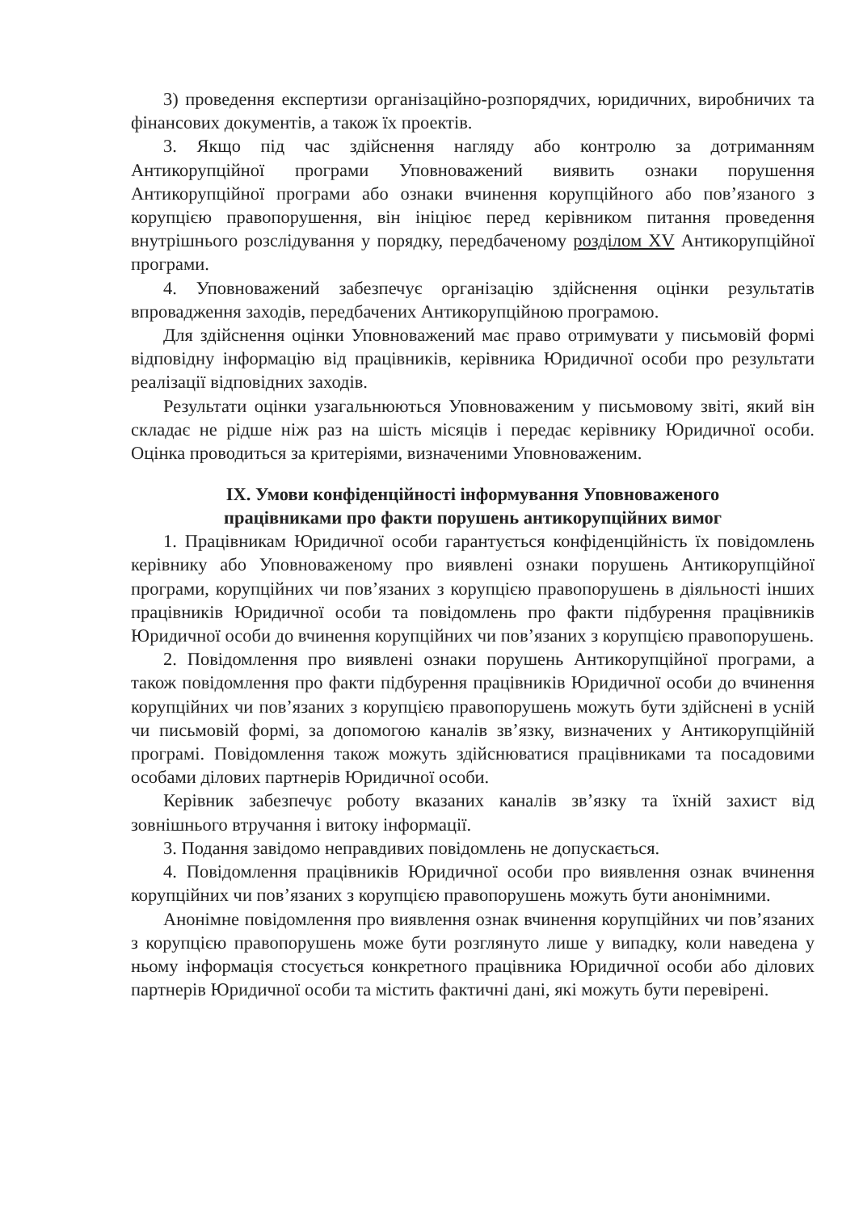3) проведення експертизи організаційно-розпорядчих, юридичних, виробничих та фінансових документів, а також їх проектів.
3. Якщо під час здійснення нагляду або контролю за дотриманням Антикорупційної програми Уповноважений виявить ознаки порушення Антикорупційної програми або ознаки вчинення корупційного або пов’язаного з корупцією правопорушення, він ініціює перед керівником питання проведення внутрішнього розслідування у порядку, передбаченому розділом XV Антикорупційної програми.
4. Уповноважений забезпечує організацію здійснення оцінки результатів впровадження заходів, передбачених Антикорупційною програмою.
Для здійснення оцінки Уповноважений має право отримувати у письмовій формі відповідну інформацію від працівників, керівника Юридичної особи про результати реалізації відповідних заходів.
Результати оцінки узагальнюються Уповноваженим у письмовому звіті, який він складає не рідше ніж раз на шість місяців і передає керівнику Юридичної особи. Оцінка проводиться за критеріями, визначеними Уповноваженим.
IX. Умови конфіденційності інформування Уповноваженого
працівниками про факти порушень антикорупційних вимог
1. Працівникам Юридичної особи гарантується конфіденційність їх повідомлень керівнику або Уповноваженому про виявлені ознаки порушень Антикорупційної програми, корупційних чи пов’язаних з корупцією правопорушень в діяльності інших працівників Юридичної особи та повідомлень про факти підбурення працівників Юридичної особи до вчинення корупційних чи пов’язаних з корупцією правопорушень.
2. Повідомлення про виявлені ознаки порушень Антикорупційної програми, а також повідомлення про факти підбурення працівників Юридичної особи до вчинення корупційних чи пов’язаних з корупцією правопорушень можуть бути здійснені в усній чи письмовій формі, за допомогою каналів зв’язку, визначених у Антикорупційній програмі. Повідомлення також можуть здійснюватися працівниками та посадовими особами ділових партнерів Юридичної особи.
Керівник забезпечує роботу вказаних каналів зв’язку та їхній захист від зовнішнього втручання і витоку інформації.
3. Подання завідомо неправдивих повідомлень не допускається.
4. Повідомлення працівників Юридичної особи про виявлення ознак вчинення корупційних чи пов’язаних з корупцією правопорушень можуть бути анонімними.
Анонімне повідомлення про виявлення ознак вчинення корупційних чи пов’язаних з корупцією правопорушень може бути розглянуто лише у випадку, коли наведена у ньому інформація стосується конкретного працівника Юридичної особи або ділових партнерів Юридичної особи та містить фактичні дані, які можуть бути перевірені.